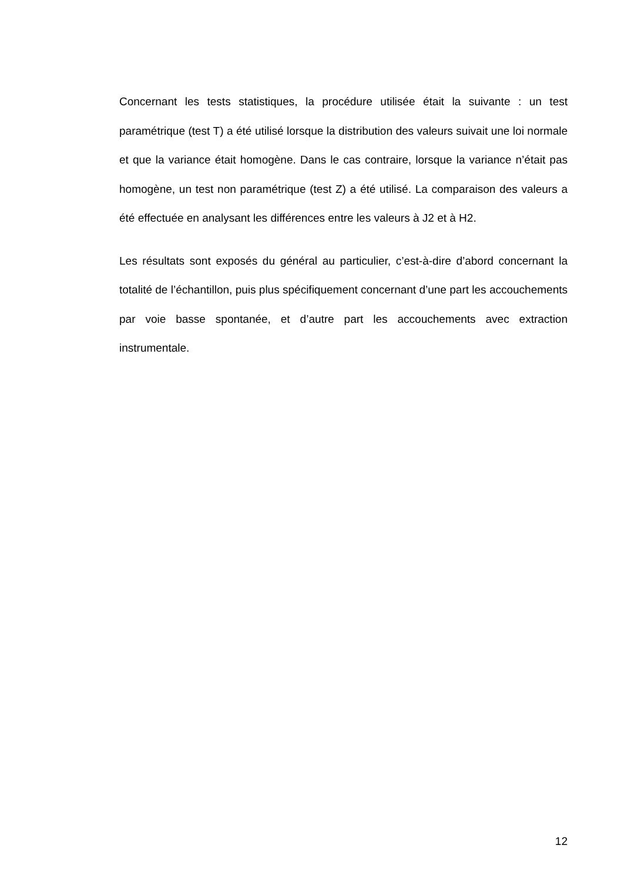Concernant les tests statistiques, la procédure utilisée était la suivante : un test paramétrique (test T) a été utilisé lorsque la distribution des valeurs suivait une loi normale et que la variance était homogène. Dans le cas contraire, lorsque la variance n’était pas homogène, un test non paramétrique (test Z) a été utilisé. La comparaison des valeurs a été effectuée en analysant les différences entre les valeurs à J2 et à H2.
Les résultats sont exposés du général au particulier, c’est-à-dire d’abord concernant la totalité de l’échantillon, puis plus spécifiquement concernant d’une part les accouchements par voie basse spontanée, et d’autre part les accouchements avec extraction instrumentale.
12